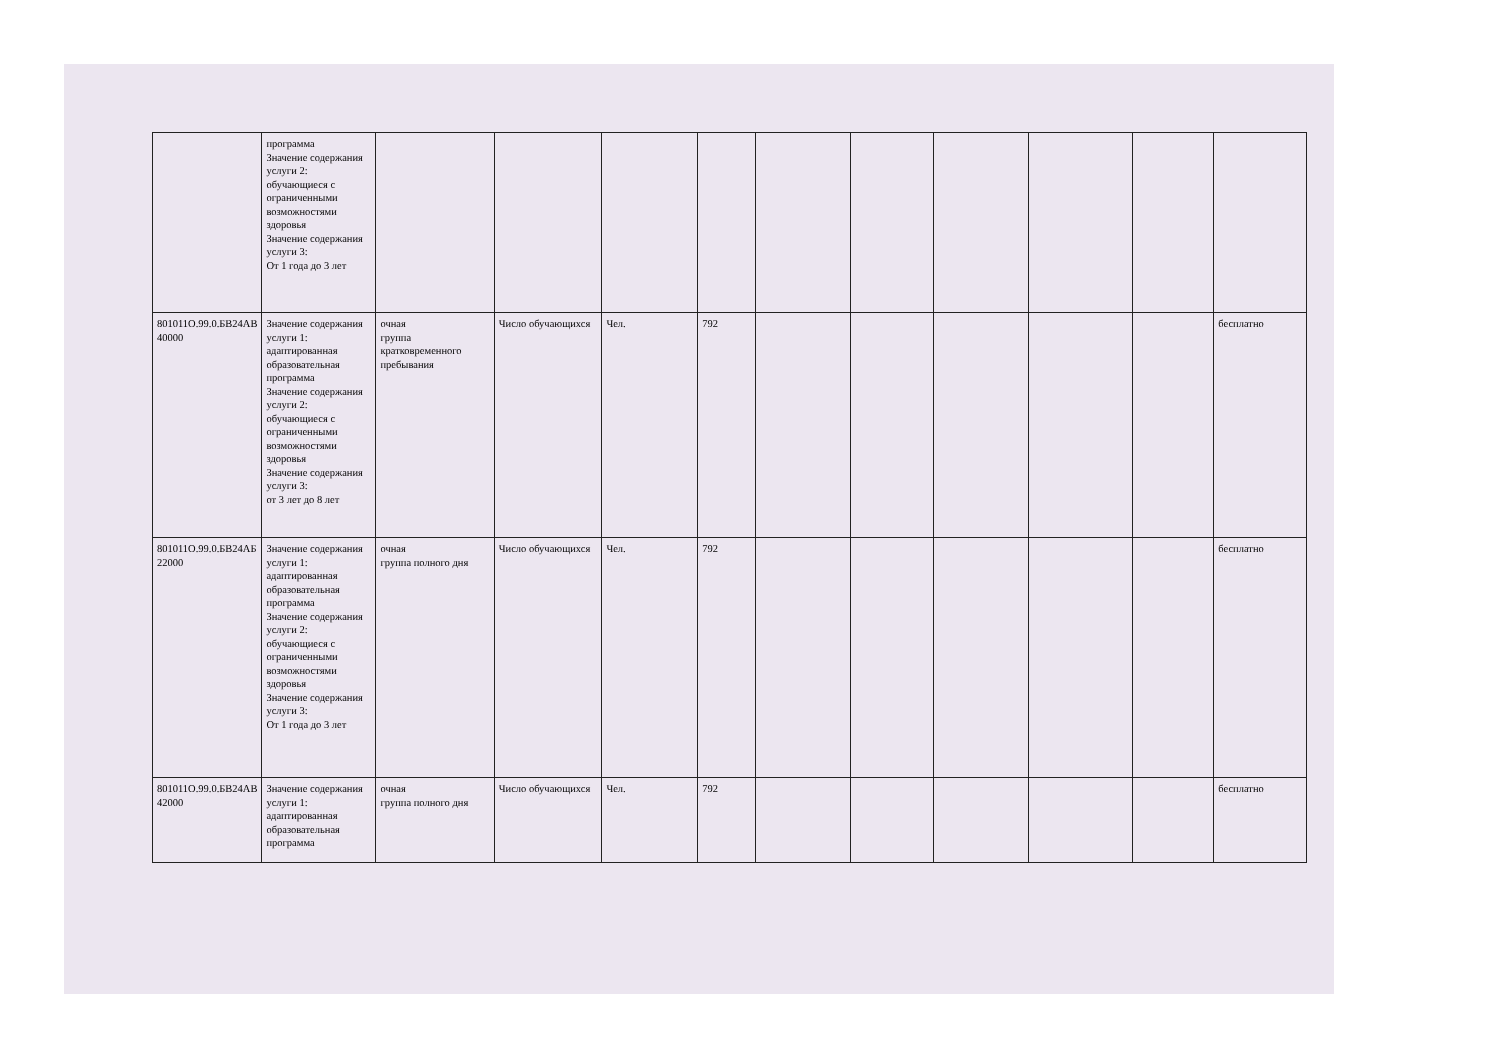| | программа Значение содержания услуги 2: обучающиеся с ограниченными возможностями здоровья Значение содержания услуги 3: От 1 года до 3 лет | | | | | | | | | | |
| 801011О.99.0.БВ24АВ 40000 | Значение содержания услуги 1: адаптированная образовательная программа Значение содержания услуги 2: обучающиеся с ограниченными возможностями здоровья Значение содержания услуги 3: от 3 лет до 8 лет | очная группа кратковременного пребывания | Число обучающихся | Чел. | 792 | | | | | | бесплатно |
| 801011О.99.0.БВ24АБ 22000 | Значение содержания услуги 1: адаптированная образовательная программа Значение содержания услуги 2: обучающиеся с ограниченными возможностями здоровья Значение содержания услуги 3: От 1 года до 3 лет | очная группа полного дня | Число обучающихся | Чел. | 792 | | | | | | бесплатно |
| 801011О.99.0.БВ24АВ 42000 | Значение содержания услуги 1: адаптированная образовательная программа | очная группа полного дня | Число обучающихся | Чел. | 792 | | | | | | бесплатно |